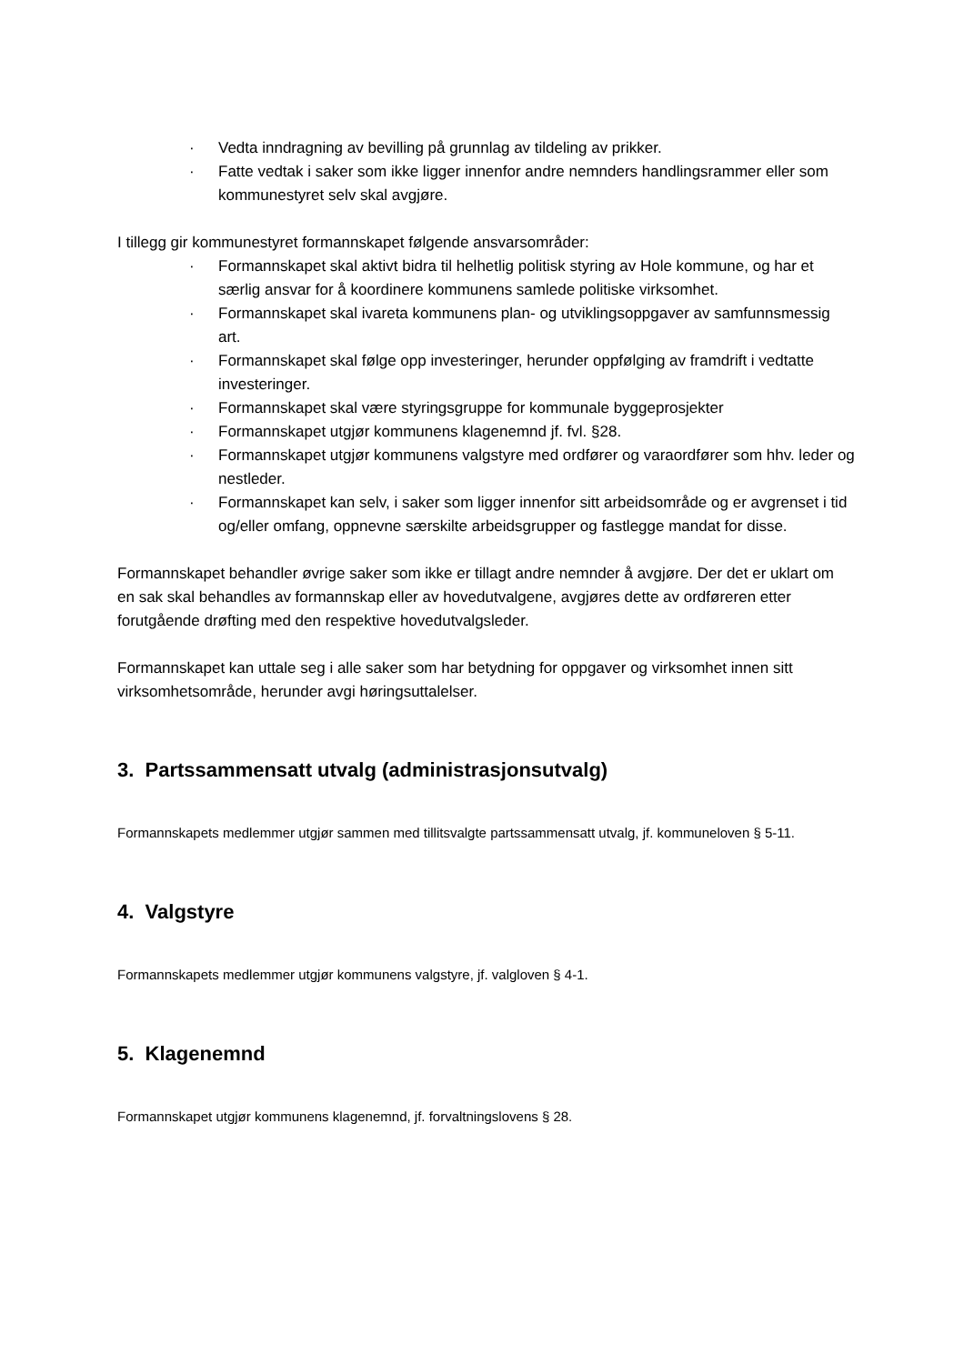· Vedta inndragning av bevilling på grunnlag av tildeling av prikker.
· Fatte vedtak i saker som ikke ligger innenfor andre nemnders handlingsrammer eller som kommunestyret selv skal avgjøre.
I tillegg gir kommunestyret formannskapet følgende ansvarsområder:
· Formannskapet skal aktivt bidra til helhetlig politisk styring av Hole kommune, og har et særlig ansvar for å koordinere kommunens samlede politiske virksomhet.
· Formannskapet skal ivareta kommunens plan- og utviklingsoppgaver av samfunnsmessig art.
· Formannskapet skal følge opp investeringer, herunder oppfølging av framdrift i vedtatte investeringer.
· Formannskapet skal være styringsgruppe for kommunale byggeprosjekter
· Formannskapet utgjør kommunens klagenemnd jf. fvl. §28.
· Formannskapet utgjør kommunens valgstyre med ordfører og varaordfører som hhv. leder og nestleder.
· Formannskapet kan selv, i saker som ligger innenfor sitt arbeidsområde og er avgrenset i tid og/eller omfang, oppnevne særskilte arbeidsgrupper og fastlegge mandat for disse.
Formannskapet behandler øvrige saker som ikke er tillagt andre nemnder å avgjøre. Der det er uklart om en sak skal behandles av formannskap eller av hovedutvalgene, avgjøres dette av ordføreren etter forutgående drøfting med den respektive hovedutvalgsleder.
Formannskapet kan uttale seg i alle saker som har betydning for oppgaver og virksomhet innen sitt
virksomhetsområde, herunder avgi høringsuttalelser.
3. Partssammensatt utvalg (administrasjonsutvalg)
Formannskapets medlemmer utgjør sammen med tillitsvalgte partssammensatt utvalg, jf. kommuneloven § 5-11.
4. Valgstyre
Formannskapets medlemmer utgjør kommunens valgstyre, jf. valgloven § 4-1.
5. Klagenemnd
Formannskapet utgjør kommunens klagenemnd, jf. forvaltningslovens § 28.